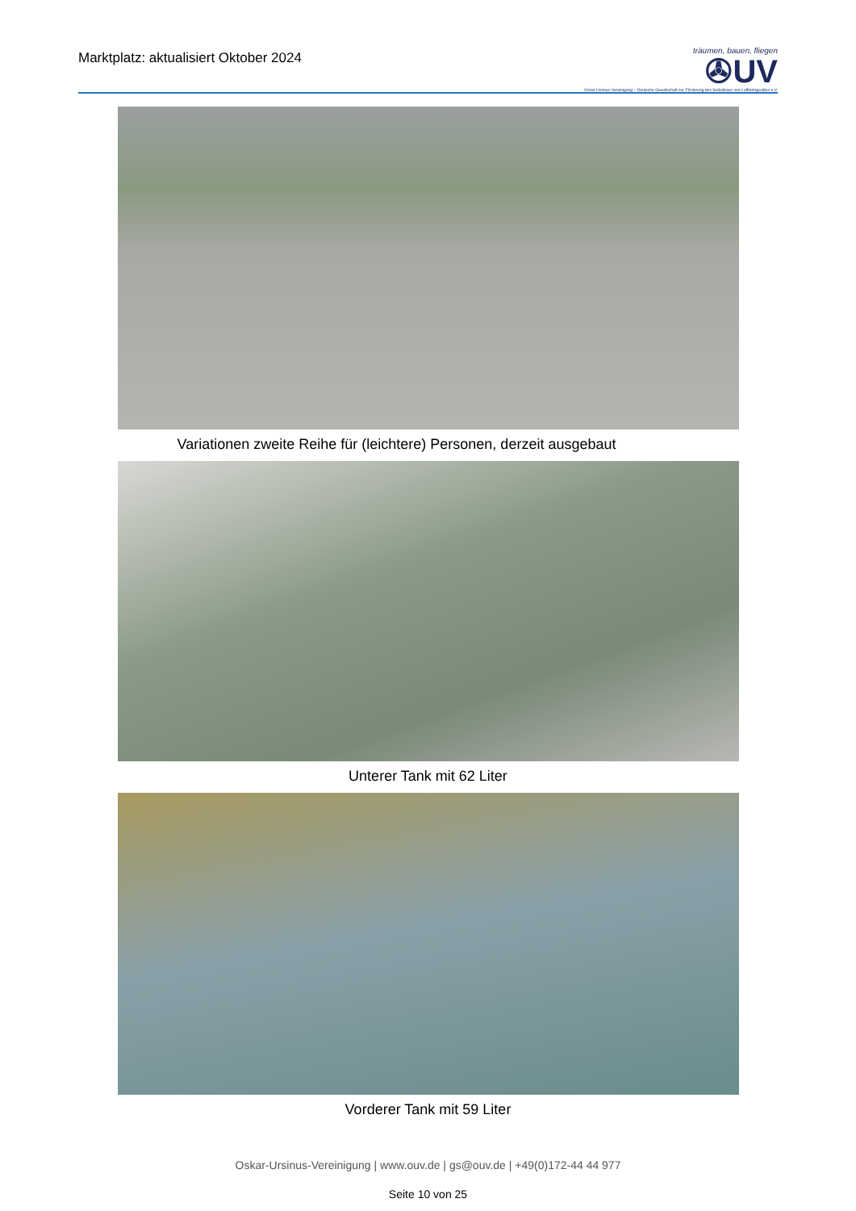Marktplatz: aktualisiert Oktober 2024
träumen, bauen, fliegen
✇UV
Oskar-Ursinus-Vereinigung – Deutsche Gesellschaft zur Förderung des Selbstbaus von Luftfahrtgeräten e.V.
Variationen zweite Reihe für (leichtere) Personen, derzeit ausgebaut
Unterer Tank mit 62 Liter
Vorderer Tank mit 59 Liter
Oskar-Ursinus-Vereinigung | www.ouv.de | gs@ouv.de | +49(0)172-44 44 977
Seite 10 von 25